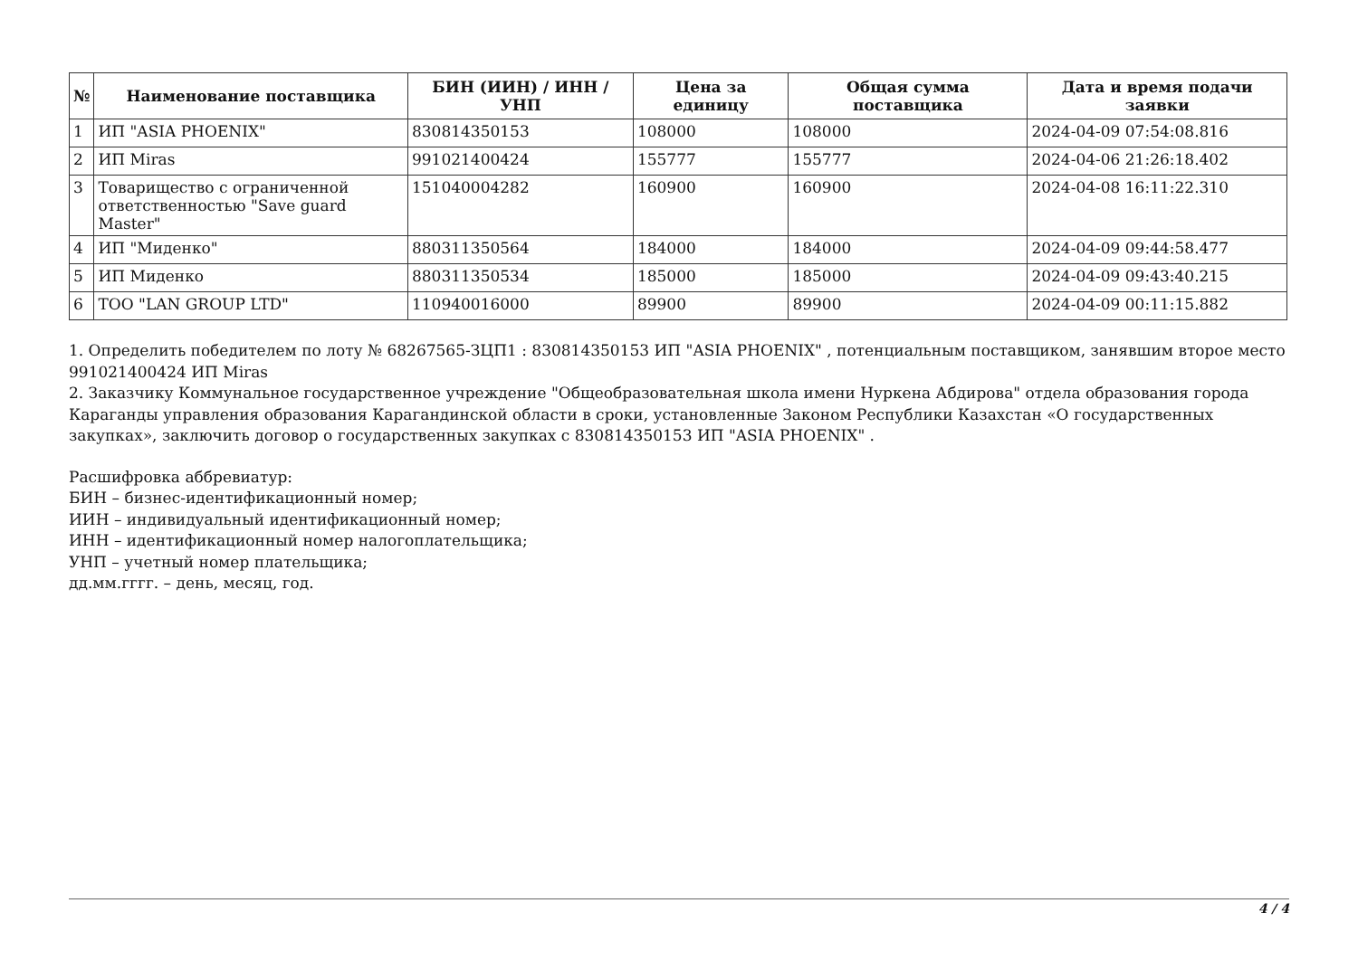| № | Наименование поставщика | БИН (ИИН) / ИНН / УНП | Цена за единицу | Общая сумма поставщика | Дата и время подачи заявки |
| --- | --- | --- | --- | --- | --- |
| 1 | ИП "ASIA PHOENIX" | 830814350153 | 108000 | 108000 | 2024-04-09 07:54:08.816 |
| 2 | ИП Miras | 991021400424 | 155777 | 155777 | 2024-04-06 21:26:18.402 |
| 3 | Товарищество с ограниченной ответственностью "Save guard Master" | 151040004282 | 160900 | 160900 | 2024-04-08 16:11:22.310 |
| 4 | ИП "Миденко" | 880311350564 | 184000 | 184000 | 2024-04-09 09:44:58.477 |
| 5 | ИП Миденко | 880311350534 | 185000 | 185000 | 2024-04-09 09:43:40.215 |
| 6 | ТОО "LAN GROUP LTD" | 110940016000 | 89900 | 89900 | 2024-04-09 00:11:15.882 |
1. Определить победителем по лоту № 68267565-ЗЦП1 : 830814350153 ИП "ASIA PHOENIX" , потенциальным поставщиком, занявшим второе место 991021400424 ИП Miras
2. Заказчику Коммунальное государственное учреждение "Общеобразовательная школа имени Нуркена Абдирова" отдела образования города Караганды управления образования Карагандинской области в сроки, установленные Законом Республики Казахстан «О государственных закупках», заключить договор о государственных закупках с 830814350153 ИП "ASIA PHOENIX" .
Расшифровка аббревиатур:
БИН – бизнес-идентификационный номер;
ИИН – индивидуальный идентификационный номер;
ИНН – идентификационный номер налогоплательщика;
УНП – учетный номер плательщика;
дд.мм.гггг. – день, месяц, год.
4 / 4